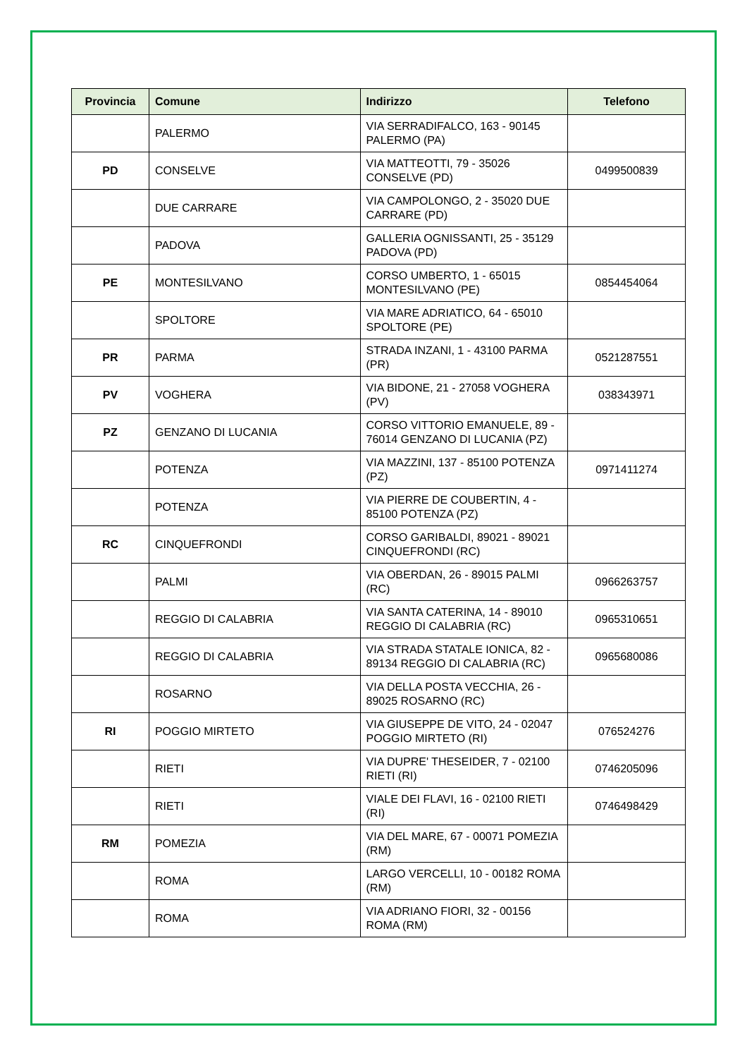| Provincia | Comune | Indirizzo | Telefono |
| --- | --- | --- | --- |
| | PALERMO | VIA SERRADIFALCO, 163 - 90145 PALERMO (PA) | |
| PD | CONSELVE | VIA MATTEOTTI, 79 - 35026 CONSELVE (PD) | 0499500839 |
| | DUE CARRARE | VIA CAMPOLONGO, 2 - 35020 DUE CARRARE (PD) | |
| | PADOVA | GALLERIA OGNISSANTI, 25 - 35129 PADOVA (PD) | |
| PE | MONTESILVANO | CORSO UMBERTO, 1 - 65015 MONTESILVANO (PE) | 0854454064 |
| | SPOLTORE | VIA MARE ADRIATICO, 64 - 65010 SPOLTORE (PE) | |
| PR | PARMA | STRADA INZANI, 1 - 43100 PARMA (PR) | 0521287551 |
| PV | VOGHERA | VIA BIDONE, 21 - 27058 VOGHERA (PV) | 038343971 |
| PZ | GENZANO DI LUCANIA | CORSO VITTORIO EMANUELE, 89 - 76014 GENZANO DI LUCANIA (PZ) | |
| | POTENZA | VIA MAZZINI, 137 - 85100 POTENZA (PZ) | 0971411274 |
| | POTENZA | VIA PIERRE DE COUBERTIN, 4 - 85100 POTENZA (PZ) | |
| RC | CINQUEFRONDI | CORSO GARIBALDI, 89021 - 89021 CINQUEFRONDI (RC) | |
| | PALMI | VIA OBERDAN, 26 - 89015 PALMI (RC) | 0966263757 |
| | REGGIO DI CALABRIA | VIA SANTA CATERINA, 14 - 89010 REGGIO DI CALABRIA (RC) | 0965310651 |
| | REGGIO DI CALABRIA | VIA STRADA STATALE IONICA, 82 - 89134 REGGIO DI CALABRIA (RC) | 0965680086 |
| | ROSARNO | VIA DELLA POSTA VECCHIA, 26 - 89025 ROSARNO (RC) | |
| RI | POGGIO MIRTETO | VIA GIUSEPPE DE VITO, 24 - 02047 POGGIO MIRTETO (RI) | 076524276 |
| | RIETI | VIA DUPRE' THESEIDER, 7 - 02100 RIETI (RI) | 0746205096 |
| | RIETI | VIALE DEI FLAVI, 16 - 02100 RIETI (RI) | 0746498429 |
| RM | POMEZIA | VIA DEL MARE, 67 - 00071 POMEZIA (RM) | |
| | ROMA | LARGO VERCELLI, 10 - 00182 ROMA (RM) | |
| | ROMA | VIA ADRIANO FIORI, 32 - 00156 ROMA (RM) | |